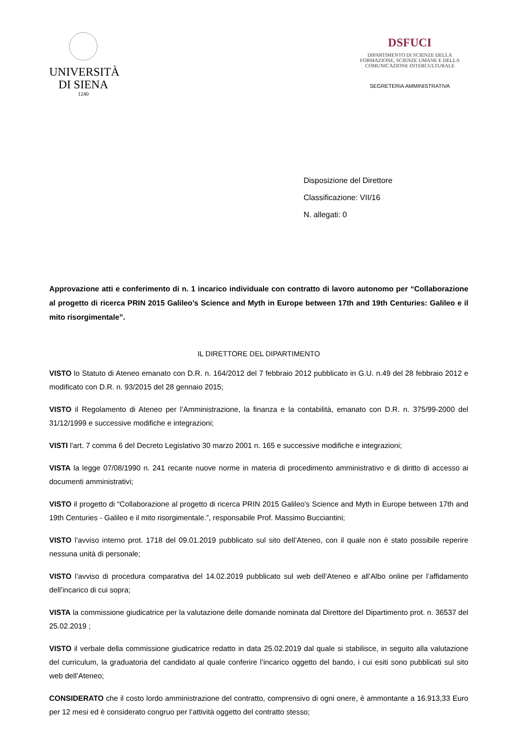UNIVERSITÀ
DI SIENA
1240
DSFUCI
DIPARTIMENTO DI SCIENZE DELLA
FORMAZIONE, SCIENZE UMANE E DELLA
COMUNICAZIONE INTERCULTURALE
SEGRETERIA AMMINISTRATIVA
Disposizione del Direttore
Classificazione: VII/16
N. allegati: 0
Approvazione atti e conferimento di n. 1 incarico individuale con contratto di lavoro autonomo per “Collaborazione al progetto di ricerca PRIN 2015 Galileo’s Science and Myth in Europe between 17th and 19th Centuries: Galileo e il mito risorgimentale”.
IL DIRETTORE DEL DIPARTIMENTO
VISTO lo Statuto di Ateneo emanato con D.R. n. 164/2012 del 7 febbraio 2012 pubblicato in G.U. n.49 del 28 febbraio 2012 e modificato con D.R. n. 93/2015 del 28 gennaio 2015;
VISTO il Regolamento di Ateneo per l’Amministrazione, la finanza e la contabilità, emanato con D.R. n. 375/99-2000 del 31/12/1999 e successive modifiche e integrazioni;
VISTI l'art. 7 comma 6 del Decreto Legislativo 30 marzo 2001 n. 165 e successive modifiche e integrazioni;
VISTA la legge 07/08/1990 n. 241 recante nuove norme in materia di procedimento amministrativo e di diritto di accesso ai documenti amministrativi;
VISTO il progetto di “Collaborazione al progetto di ricerca PRIN 2015 Galileo's Science and Myth in Europe between 17th and 19th Centuries - Galileo e il mito risorgimentale.”, responsabile Prof. Massimo Bucciantini;
VISTO l’avviso interno prot. 1718 del 09.01.2019 pubblicato sul sito dell’Ateneo, con il quale non è stato possibile reperire nessuna unità di personale;
VISTO l’avviso di procedura comparativa del 14.02.2019 pubblicato sul web dell’Ateneo e all’Albo online per l’affidamento dell’incarico di cui sopra;
VISTA la commissione giudicatrice per la valutazione delle domande nominata dal Direttore del Dipartimento prot. n. 36537 del 25.02.2019 ;
VISTO il verbale della commissione giudicatrice redatto in data 25.02.2019 dal quale si stabilisce, in seguito alla valutazione del curriculum, la graduatoria del candidato al quale conferire l’incarico oggetto del bando, i cui esiti sono pubblicati sul sito web dell’Ateneo;
CONSIDERATO che il costo lordo amministrazione del contratto, comprensivo di ogni onere, è ammontante a 16.913,33 Euro per 12 mesi ed è considerato congruo per l’attività oggetto del contratto stesso;